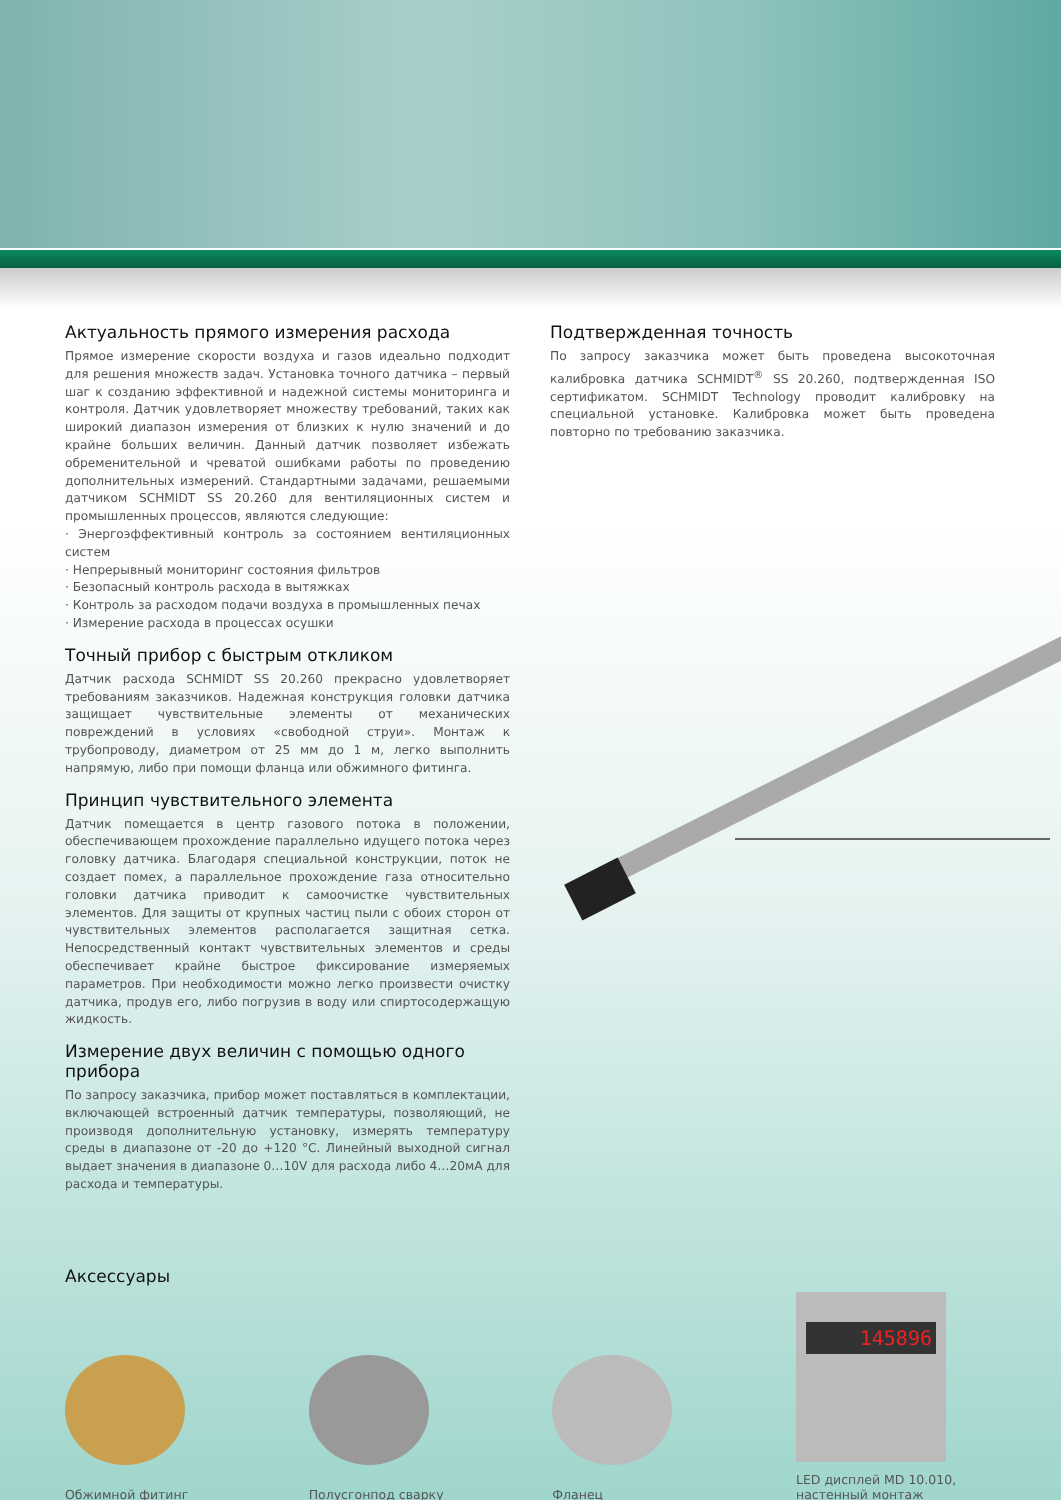Актуальность прямого измерения расхода
Прямое измерение скорости воздуха и газов идеально подходит для решения множеств задач. Установка точного датчика – первый шаг к созданию эффективной и надежной системы мониторинга и контроля. Датчик удовлетворяет множеству требований, таких как широкий диапазон измерения от близких к нулю значений и до крайне больших величин. Данный датчик позволяет избежать обременительной и чреватой ошибками работы по проведению дополнительных измерений. Стандартными задачами, решаемыми датчиком SCHMIDT SS 20.260 для вентиляционных систем и промышленных процессов, являются следующие:
· Энергоэффективный контроль за состоянием вентиляционных систем
· Непрерывный мониторинг состояния фильтров
· Безопасный контроль расхода в вытяжках
· Контроль за расходом подачи воздуха в промышленных печах
· Измерение расхода в процессах осушки
Точный прибор с быстрым откликом
Датчик расхода SCHMIDT SS 20.260 прекрасно удовлетворяет требованиям заказчиков. Надежная конструкция головки датчика защищает чувствительные элементы от механических повреждений в условиях «свободной струи». Монтаж к трубопроводу, диаметром от 25 мм до 1 м, легко выполнить напрямую, либо при помощи фланца или обжимного фитинга.
Принцип чувствительного элемента
Датчик помещается в центр газового потока в положении, обеспечивающем прохождение параллельно идущего потока через головку датчика. Благодаря специальной конструкции, поток не создает помех, а параллельное прохождение газа относительно головки датчика приводит к самоочистке чувствительных элементов. Для защиты от крупных частиц пыли с обоих сторон от чувствительных элементов располагается защитная сетка. Непосредственный контакт чувствительных элементов и среды обеспечивает крайне быстрое фиксирование измеряемых параметров. При необходимости можно легко произвести очистку датчика, продув его, либо погрузив в воду или спиртосодержащую жидкость.
Измерение двух величин с помощью одного прибора
По запросу заказчика, прибор может поставляться в комплектации, включающей встроенный датчик температуры, позволяющий, не производя дополнительную установку, измерять температуру среды в диапазоне от -20 до +120 °C. Линейный выходной сигнал выдает значения в диапазоне 0…10V для расхода либо 4…20мА для расхода и температуры.
Подтвержденная точность
По запросу заказчика может быть проведена высокоточная калибровка датчика SCHMIDT<sup>®</sup> SS 20.260, подтвержденная ISO сертификатом. SCHMIDT Technology проводит калибровку на специальной установке. Калибровка может быть проведена повторно по требованию заказчика.
Аксессуары
Обжимной фитинг
Полусгонпод сварку
Фланец
145896
LED дисплей MD 10.010, настенный монтаж